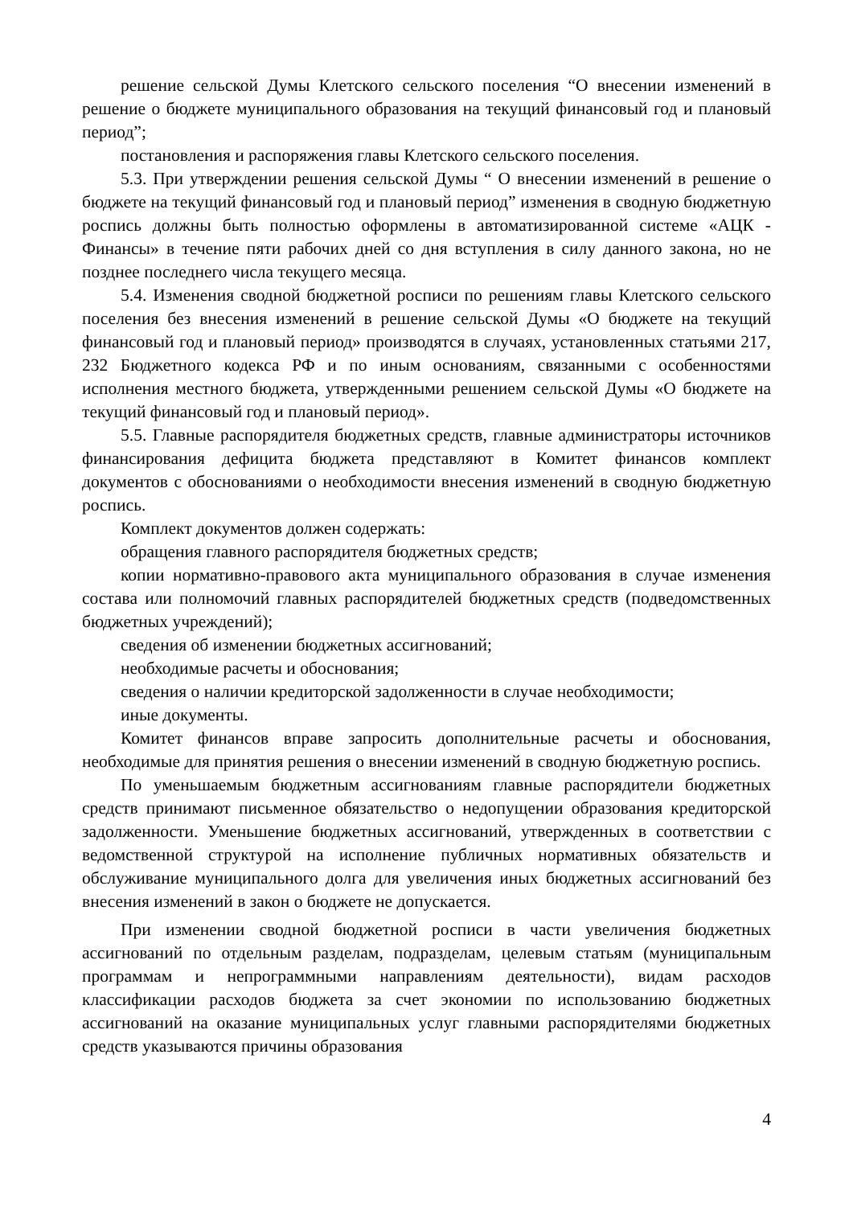решение сельской Думы Клетского сельского поселения “О внесении изменений в решение о бюджете муниципального образования на текущий финансовый год и плановый период”;
постановления и распоряжения главы Клетского сельского поселения.
5.3. При утверждении решения сельской Думы “ О внесении изменений в решение о бюджете на текущий финансовый год и плановый период” изменения в сводную бюджетную роспись должны быть полностью оформлены в автоматизированной системе «АЦК - Финансы» в течение пяти рабочих дней со дня вступления в силу данного закона, но не позднее последнего числа текущего месяца.
5.4. Изменения сводной бюджетной росписи по решениям главы Клетского сельского поселения без внесения изменений в решение сельской Думы «О бюджете на текущий финансовый год и плановый период» производятся в случаях, установленных статьями 217, 232 Бюджетного кодекса РФ и по иным основаниям, связанными с особенностями исполнения местного бюджета, утвержденными решением сельской Думы «О бюджете на текущий финансовый год и плановый период».
5.5. Главные распорядителя бюджетных средств, главные администраторы источников финансирования дефицита бюджета представляют в Комитет финансов комплект документов с обоснованиями о необходимости внесения изменений в сводную бюджетную роспись.
Комплект документов должен содержать:
обращения главного распорядителя бюджетных средств;
копии нормативно-правового акта муниципального образования в случае изменения состава или полномочий главных распорядителей бюджетных средств (подведомственных бюджетных учреждений);
сведения об изменении бюджетных ассигнований;
необходимые расчеты и обоснования;
сведения о наличии кредиторской задолженности в случае необходимости;
иные документы.
Комитет финансов вправе запросить дополнительные расчеты и обоснования, необходимые для принятия решения о внесении изменений в сводную бюджетную роспись.
По уменьшаемым бюджетным ассигнованиям главные распорядители бюджетных средств принимают письменное обязательство о недопущении образования кредиторской задолженности. Уменьшение бюджетных ассигнований, утвержденных в соответствии с ведомственной структурой на исполнение публичных нормативных обязательств и обслуживание муниципального долга для увеличения иных бюджетных ассигнований без внесения изменений в закон о бюджете не допускается.
При изменении сводной бюджетной росписи в части увеличения бюджетных ассигнований по отдельным разделам, подразделам, целевым статьям (муниципальным программам и непрограммными направлениям деятельности), видам расходов классификации расходов бюджета за счет экономии по использованию бюджетных ассигнований на оказание муниципальных услуг главными распорядителями бюджетных средств указываются причины образования
4